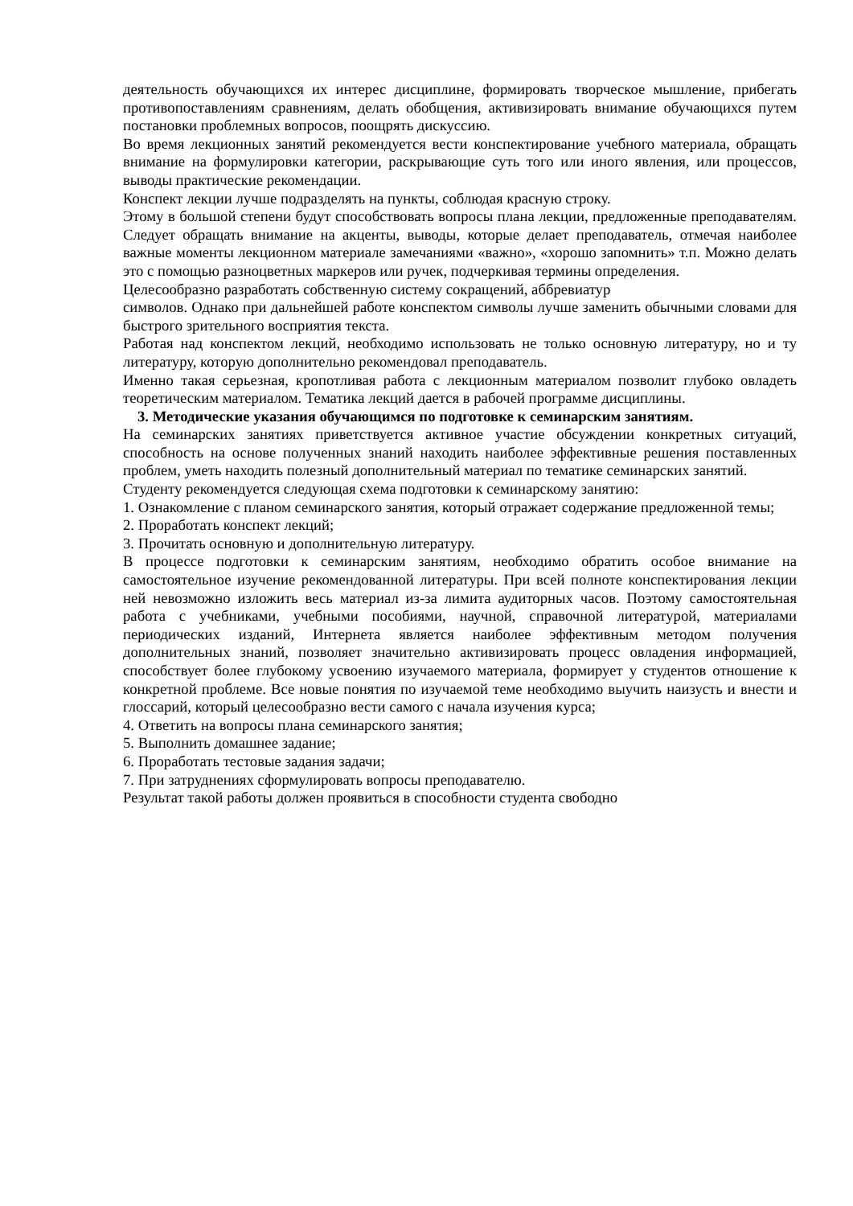деятельность обучающихся их интерес дисциплине, формировать творческое мышление, прибегать противопоставлениям сравнениям, делать обобщения, активизировать внимание обучающихся путем постановки проблемных вопросов, поощрять дискуссию.
Во время лекционных занятий рекомендуется вести конспектирование учебного материала, обращать внимание на формулировки категории, раскрывающие суть того или иного явления, или процессов, выводы практические рекомендации.
Конспект лекции лучше подразделять на пункты, соблюдая красную строку.
Этому в большой степени будут способствовать вопросы плана лекции, предложенные преподавателям. Следует обращать внимание на акценты, выводы, которые делает преподаватель, отмечая наиболее важные моменты лекционном материале замечаниями «важно», «хорошо запомнить» т.п. Можно делать это с помощью разноцветных маркеров или ручек, подчеркивая термины определения.
Целесообразно разработать собственную систему сокращений, аббревиатур
символов. Однако при дальнейшей работе конспектом символы лучше заменить обычными словами для быстрого зрительного восприятия текста.
Работая над конспектом лекций, необходимо использовать не только основную литературу, но и ту литературу, которую дополнительно рекомендовал преподаватель.
Именно такая серьезная, кропотливая работа с лекционным материалом позволит глубоко овладеть теоретическим материалом. Тематика лекций дается в рабочей программе дисциплины.
3. Методические указания обучающимся по подготовке к семинарским занятиям.
На семинарских занятиях приветствуется активное участие обсуждении конкретных ситуаций, способность на основе полученных знаний находить наиболее эффективные решения поставленных проблем, уметь находить полезный дополнительный материал по тематике семинарских занятий.
Студенту рекомендуется следующая схема подготовки к семинарскому занятию:
1. Ознакомление с планом семинарского занятия, который отражает содержание предложенной темы;
2. Проработать конспект лекций;
3. Прочитать основную и дополнительную литературу.
В процессе подготовки к семинарским занятиям, необходимо обратить особое внимание на самостоятельное изучение рекомендованной литературы. При всей полноте конспектирования лекции ней невозможно изложить весь материал из-за лимита аудиторных часов. Поэтому самостоятельная работа с учебниками, учебными пособиями, научной, справочной литературой, материалами периодических изданий, Интернета является наиболее эффективным методом получения дополнительных знаний, позволяет значительно активизировать процесс овладения информацией, способствует более глубокому усвоению изучаемого материала, формирует у студентов отношение к конкретной проблеме. Все новые понятия по изучаемой теме необходимо выучить наизусть и внести и глоссарий, который целесообразно вести самого с начала изучения курса;
4. Ответить на вопросы плана семинарского занятия;
5. Выполнить домашнее задание;
6. Проработать тестовые задания задачи;
7. При затруднениях сформулировать вопросы преподавателю.
Результат такой работы должен проявиться в способности студента свободно